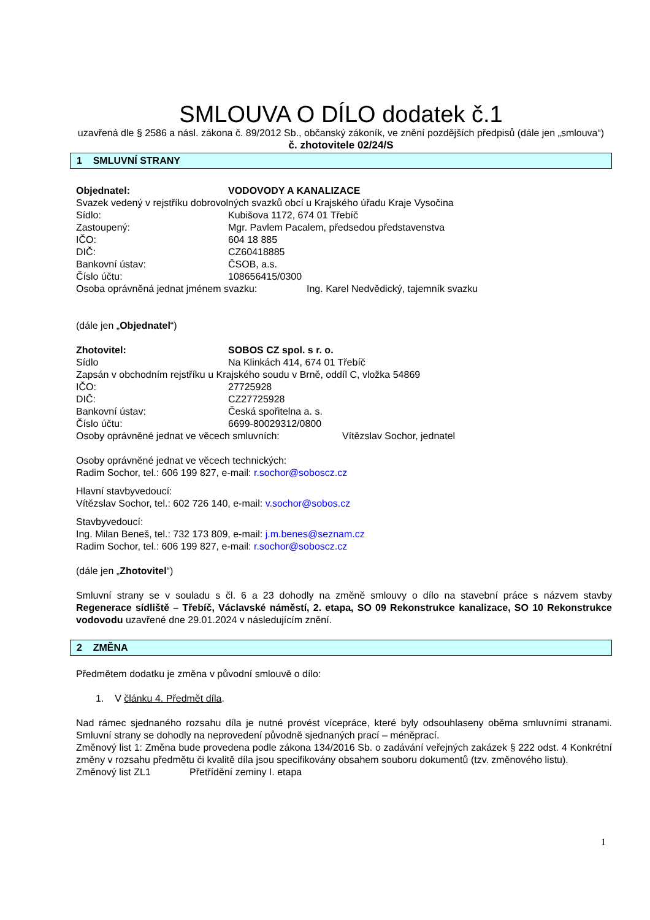SMLOUVA O DÍLO dodatek č.1
uzavřená dle § 2586 a násl. zákona č. 89/2012 Sb., občanský zákoník, ve znění pozdějších předpisů (dále jen „smlouva“)
č. zhotovitele 02/24/S
1 SMLUVNÍ STRANY
Objednatel: VODOVODY A KANALIZACE
Svazek vedený v rejstříku dobrovolných svazků obcí u Krajského úřadu Kraje Vysočina
Sídlo: Kubišova 1172, 674 01 Třebíč
Zastoupený: Mgr. Pavlem Pacalem, předsedou představenstva
IČO: 604 18 885
DIČ: CZ60418885
Bankovní ústav: ČSOB, a.s.
Číslo účtu: 108656415/0300
Osoba oprávněná jednat jménem svazku: Ing. Karel Nedvědický, tajemník svazku
(dále jen „Objednatel“)
Zhotovitel: SOBOS CZ spol. s r. o.
Sídlo Na Klinkách 414, 674 01 Třebíč
Zapsán v obchodním rejstříku u Krajského soudu v Brně, oddíl C, vložka 54869
IČO: 27725928
DIČ: CZ27725928
Bankovní ústav: Česká spořitelna a. s.
Číslo účtu: 6699-80029312/0800
Osoby oprávněné jednat ve věcech smluvních: Vítězslav Sochor, jednatel
Osoby oprávněné jednat ve věcech technických:
Radim Sochor, tel.: 606 199 827, e-mail: r.sochor@soboscz.cz
Hlavní stavbyvedoucí:
Vítězslav Sochor, tel.: 602 726 140, e-mail: v.sochor@sobos.cz
Stavbyvedoucí:
Ing. Milan Beneš, tel.: 732 173 809, e-mail: j.m.benes@seznam.cz
Radim Sochor, tel.: 606 199 827, e-mail: r.sochor@soboscz.cz
(dále jen „Zhotovitel“)
Smluvní strany se v souladu s čl. 6 a 23 dohodly na změně smlouvy o dílo na stavební práce s názvem stavby Regenerace sídliště – Třebíč, Václavské náměstí, 2. etapa, SO 09 Rekonstrukce kanalizace, SO 10 Rekonstrukce vodovodu uzavřené dne 29.01.2024 v následujícím znění.
2 ZMĚNA
Předmětem dodatku je změna v původní smlouvě o dílo:
1. V článku 4. Předmět díla.
Nad rámec sjednaného rozsahu díla je nutné provést vícepráce, které byly odsouhlaseny oběma smluvními stranami. Smluvní strany se dohodly na neprovedení původně sjednaných prací – méněprací.
Změnový list 1: Změna bude provedena podle zákona 134/2016 Sb. o zadávání veřejných zakázek § 222 odst. 4 Konkrétní změny v rozsahu předmětu či kvalitě díla jsou specifikovány obsahem souboru dokumentů (tzv. změnového listu).
Změnový list ZL1 Přetřídění zeminy I. etapa
1